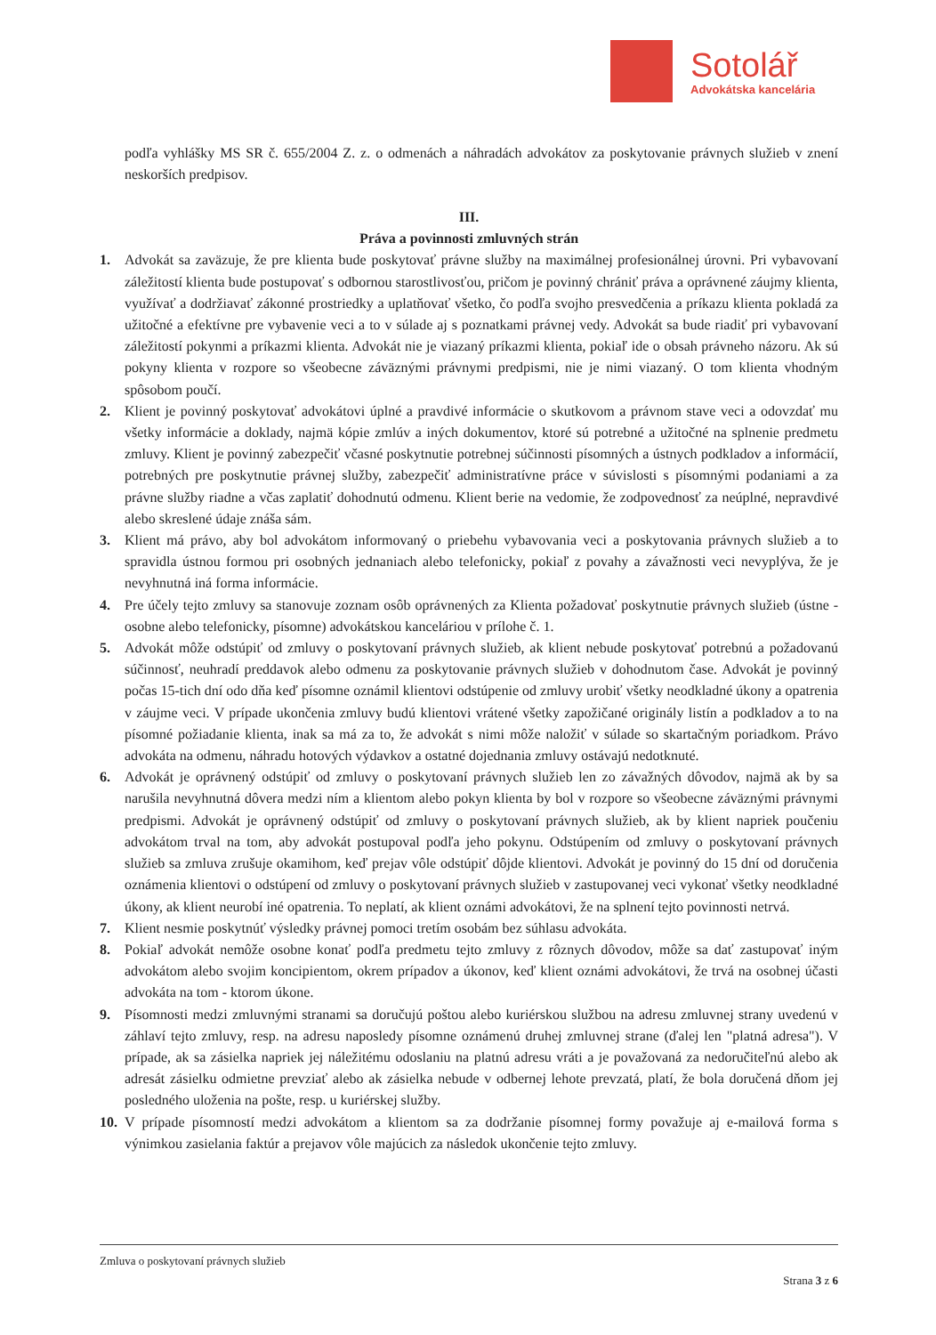Sotolář
Advokátska kancelária
podľa vyhlášky MS SR č. 655/2004 Z. z. o odmenách a náhradách advokátov za poskytovanie právnych služieb v znení neskorších predpisov.
III.
Práva a povinnosti zmluvných strán
1. Advokát sa zaväzuje, že pre klienta bude poskytovať právne služby na maximálnej profesionálnej úrovni. Pri vybavovaní záležitostí klienta bude postupovať s odbornou starostlivosťou, pričom je povinný chrániť práva a oprávnené záujmy klienta, využívať a dodržiavať zákonné prostriedky a uplatňovať všetko, čo podľa svojho presvedčenia a príkazu klienta pokladá za užitočné a efektívne pre vybavenie veci a to v súlade aj s poznatkami právnej vedy. Advokát sa bude riadiť pri vybavovaní záležitostí pokynmi a príkazmi klienta. Advokát nie je viazaný príkazmi klienta, pokiaľ ide o obsah právneho názoru. Ak sú pokyny klienta v rozpore so všeobecne záväznými právnymi predpismi, nie je nimi viazaný. O tom klienta vhodným spôsobom poučí.
2. Klient je povinný poskytovať advokátovi úplné a pravdivé informácie o skutkovom a právnom stave veci a odovzdať mu všetky informácie a doklady, najmä kópie zmlúv a iných dokumentov, ktoré sú potrebné a užitočné na splnenie predmetu zmluvy. Klient je povinný zabezpečiť včasné poskytnutie potrebnej súčinnosti písomných a ústnych podkladov a informácií, potrebných pre poskytnutie právnej služby, zabezpečiť administratívne práce v súvislosti s písomnými podaniami a za právne služby riadne a včas zaplatiť dohodnutú odmenu. Klient berie na vedomie, že zodpovednosť za neúplné, nepravdivé alebo skreslené údaje znáša sám.
3. Klient má právo, aby bol advokátom informovaný o priebehu vybavovania veci a poskytovania právnych služieb a to spravidla ústnou formou pri osobných jednaniach alebo telefonicky, pokiaľ z povahy a závažnosti veci nevyplýva, že je nevyhnutná iná forma informácie.
4. Pre účely tejto zmluvy sa stanovuje zoznam osôb oprávnených za Klienta požadovať poskytnutie právnych služieb (ústne - osobne alebo telefonicky, písomne) advokátskou kanceláriou v prílohe č. 1.
5. Advokát môže odstúpiť od zmluvy o poskytovaní právnych služieb, ak klient nebude poskytovať potrebnú a požadovanú súčinnosť, neuhradí preddavok alebo odmenu za poskytovanie právnych služieb v dohodnutom čase. Advokát je povinný počas 15-tich dní odo dňa keď písomne oznámil klientovi odstúpenie od zmluvy urobiť všetky neodkladné úkony a opatrenia v záujme veci. V prípade ukončenia zmluvy budú klientovi vrátené všetky zapožičané originály listín a podkladov a to na písomné požiadanie klienta, inak sa má za to, že advokát s nimi môže naložiť v súlade so skartačným poriadkom. Právo advokáta na odmenu, náhradu hotových výdavkov a ostatné dojednania zmluvy ostávajú nedotknuté.
6. Advokát je oprávnený odstúpiť od zmluvy o poskytovaní právnych služieb len zo závažných dôvodov, najmä ak by sa narušila nevyhnutná dôvera medzi ním a klientom alebo pokyn klienta by bol v rozpore so všeobecne záväznými právnymi predpismi. Advokát je oprávnený odstúpiť od zmluvy o poskytovaní právnych služieb, ak by klient napriek poučeniu advokátom trval na tom, aby advokát postupoval podľa jeho pokynu. Odstúpením od zmluvy o poskytovaní právnych služieb sa zmluva zrušuje okamihom, keď prejav vôle odstúpiť dôjde klientovi. Advokát je povinný do 15 dní od doručenia oznámenia klientovi o odstúpení od zmluvy o poskytovaní právnych služieb v zastupovanej veci vykonať všetky neodkladné úkony, ak klient neurobí iné opatrenia. To neplatí, ak klient oznámi advokátovi, že na splnení tejto povinnosti netrvá.
7. Klient nesmie poskytnúť výsledky právnej pomoci tretím osobám bez súhlasu advokáta.
8. Pokiaľ advokát nemôže osobne konať podľa predmetu tejto zmluvy z rôznych dôvodov, môže sa dať zastupovať iným advokátom alebo svojim koncipientom, okrem prípadov a úkonov, keď klient oznámi advokátovi, že trvá na osobnej účasti advokáta na tom - ktorom úkone.
9. Písomnosti medzi zmluvnými stranami sa doručujú poštou alebo kuriérskou službou na adresu zmluvnej strany uvedenú v záhlaví tejto zmluvy, resp. na adresu naposledy písomne oznámenú druhej zmluvnej strane (ďalej len "platná adresa"). V prípade, ak sa zásielka napriek jej náležitému odoslaniu na platnú adresu vráti a je považovaná za nedoručiteľnú alebo ak adresát zásielku odmietne prevziať alebo ak zásielka nebude v odbernej lehote prevzatá, platí, že bola doručená dňom jej posledného uloženia na pošte, resp. u kuriérskej služby.
10. V prípade písomností medzi advokátom a klientom sa za dodržanie písomnej formy považuje aj e-mailová forma s výnimkou zasielania faktúr a prejavov vôle majúcich za následok ukončenie tejto zmluvy.
Zmluva o poskytovaní právnych služieb
Strana 3 z 6